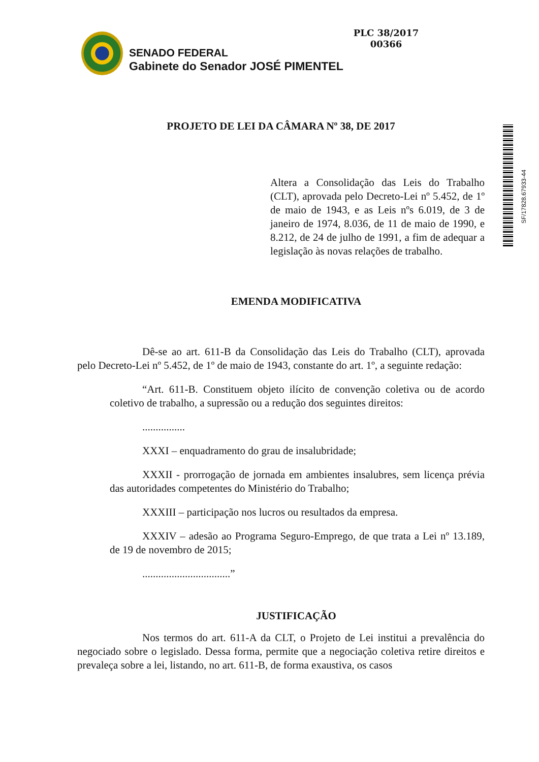PLC 38/2017
00366
SENADO FEDERAL
Gabinete do Senador JOSÉ PIMENTEL
SF/17828.67933-44
PROJETO DE LEI DA CÂMARA Nº 38, DE 2017
Altera a Consolidação das Leis do Trabalho (CLT), aprovada pelo Decreto-Lei nº 5.452, de 1º de maio de 1943, e as Leis nºs 6.019, de 3 de janeiro de 1974, 8.036, de 11 de maio de 1990, e 8.212, de 24 de julho de 1991, a fim de adequar a legislação às novas relações de trabalho.
EMENDA MODIFICATIVA
Dê-se ao art. 611-B da Consolidação das Leis do Trabalho (CLT), aprovada pelo Decreto-Lei nº 5.452, de 1º de maio de 1943, constante do art. 1º, a seguinte redação:
“Art. 611-B. Constituem objeto ilícito de convenção coletiva ou de acordo coletivo de trabalho, a supressão ou a redução dos seguintes direitos:
................
XXXI – enquadramento do grau de insalubridade;
XXXII - prorrogação de jornada em ambientes insalubres, sem licença prévia das autoridades competentes do Ministério do Trabalho;
XXXIII – participação nos lucros ou resultados da empresa.
XXXIV – adesão ao Programa Seguro-Emprego, de que trata a Lei nº 13.189, de 19 de novembro de 2015;
.................................”
JUSTIFICAÇÃO
Nos termos do art. 611-A da CLT, o Projeto de Lei institui a prevalência do negociado sobre o legislado. Dessa forma, permite que a negociação coletiva retire direitos e prevaleça sobre a lei, listando, no art. 611-B, de forma exaustiva, os casos